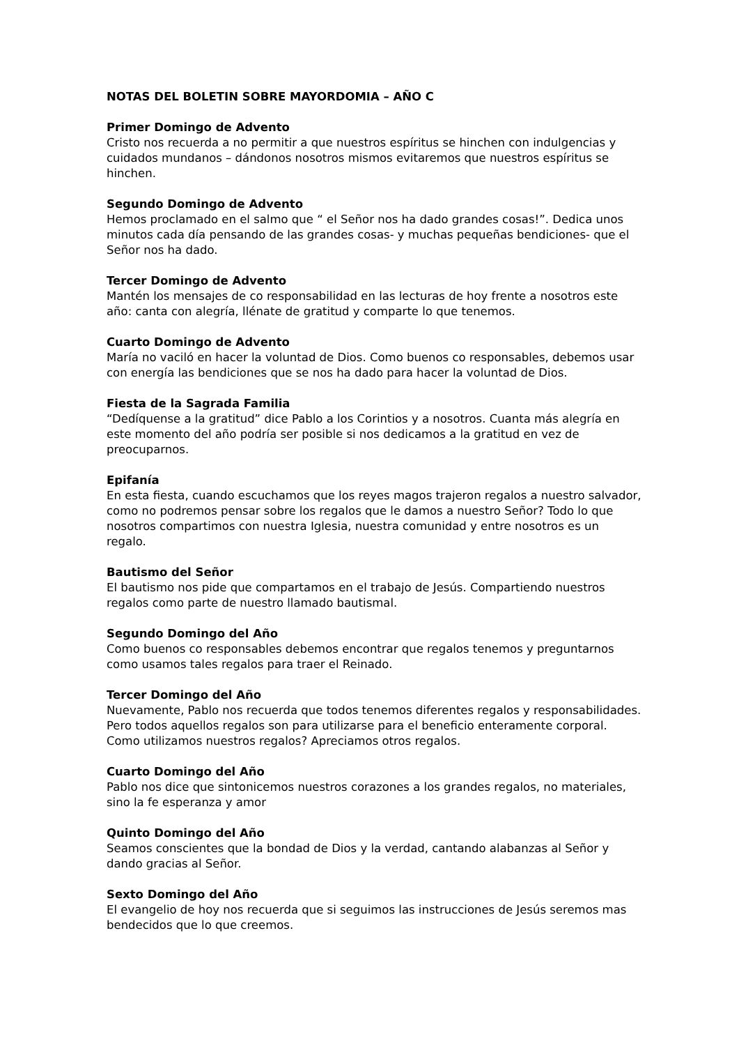NOTAS DEL BOLETIN SOBRE MAYORDOMIA – AÑO C
Primer Domingo de Advento
Cristo nos recuerda a no permitir a que nuestros espíritus se hinchen con indulgencias y cuidados mundanos – dándonos nosotros mismos evitaremos que nuestros espíritus se hinchen.
Segundo Domingo de Advento
Hemos proclamado en el salmo que “ el Señor nos ha dado grandes cosas!”. Dedica unos minutos cada día pensando de las grandes cosas- y muchas pequeñas bendiciones- que el Señor nos ha dado.
Tercer Domingo de Advento
Mantén los mensajes de co responsabilidad en las lecturas de hoy frente a nosotros este año: canta con alegría, llénate de gratitud y comparte lo que tenemos.
Cuarto Domingo de Advento
María no vaciló en hacer la voluntad de Dios. Como buenos co responsables, debemos usar con energía las bendiciones que se nos ha dado para hacer la voluntad de Dios.
Fiesta de la Sagrada Familia
“Dedíquense a la gratitud” dice Pablo a los Corintios y a nosotros. Cuanta más alegría en este momento del año podría ser posible si nos dedicamos a la gratitud en vez de preocuparnos.
Epifanía
En esta fiesta, cuando escuchamos que los reyes magos trajeron regalos a nuestro salvador, como no podremos pensar sobre los regalos que le damos a nuestro Señor? Todo lo que nosotros compartimos con nuestra Iglesia, nuestra comunidad y entre nosotros es un regalo.
Bautismo del Señor
El bautismo nos pide que compartamos en el trabajo de Jesús. Compartiendo nuestros regalos como parte de nuestro llamado bautismal.
Segundo Domingo del Año
Como buenos co responsables debemos encontrar que regalos tenemos y preguntarnos como usamos tales regalos para traer el Reinado.
Tercer Domingo del Año
Nuevamente, Pablo nos recuerda que todos tenemos diferentes regalos y responsabilidades. Pero todos aquellos regalos son para utilizarse para el beneficio enteramente corporal. Como utilizamos nuestros regalos? Apreciamos otros regalos.
Cuarto Domingo del Año
Pablo nos dice que sintonicemos nuestros corazones a los grandes regalos, no materiales, sino la fe esperanza y amor
Quinto Domingo del Año
Seamos conscientes que la bondad de Dios y la verdad, cantando alabanzas al Señor y dando gracias al Señor.
Sexto Domingo del Año
El evangelio de hoy nos recuerda que si seguimos las instrucciones de Jesús seremos mas bendecidos que lo que creemos.